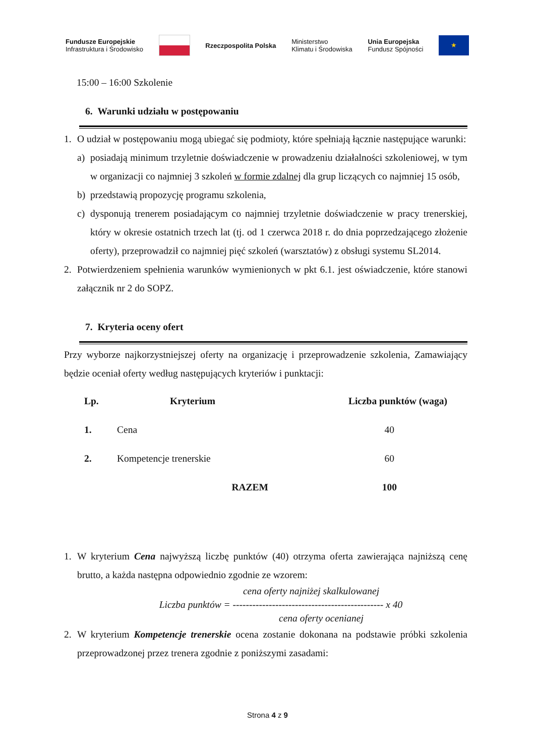Fundusze Europejskie
Infrastruktura i Środowisko
Rzeczpospolita Polska
Ministerstwo
Klimatu i Środowiska
Unia Europejska
Fundusz Spójności
★
15:00 – 16:00 Szkolenie
6. Warunki udziału w postępowaniu
1. O udział w postępowaniu mogą ubiegać się podmioty, które spełniają łącznie następujące warunki:
a) posiadają minimum trzyletnie doświadczenie w prowadzeniu działalności szkoleniowej, w tym w organizacji co najmniej 3 szkoleń w formie zdalnej dla grup liczących co najmniej 15 osób,
b) przedstawią propozycję programu szkolenia,
c) dysponują trenerem posiadającym co najmniej trzyletnie doświadczenie w pracy trenerskiej, który w okresie ostatnich trzech lat (tj. od 1 czerwca 2018 r. do dnia poprzedzającego złożenie oferty), przeprowadził co najmniej pięć szkoleń (warsztatów) z obsługi systemu SL2014.
2. Potwierdzeniem spełnienia warunków wymienionych w pkt 6.1. jest oświadczenie, które stanowi załącznik nr 2 do SOPZ.
7. Kryteria oceny ofert
Przy wyborze najkorzystniejszej oferty na organizację i przeprowadzenie szkolenia, Zamawiający będzie oceniał oferty według następujących kryteriów i punktacji:
| Lp. | Kryterium | Liczba punktów (waga) |
| --- | --- | --- |
| 1. | Cena | 40 |
| 2. | Kompetencje trenerskie | 60 |
| | RAZEM | 100 |
1. W kryterium Cena najwyższą liczbę punktów (40) otrzyma oferta zawierająca najniższą cenę brutto, a każda następna odpowiednio zgodnie ze wzorem:
cena oferty najniżej skalkulowanej
Liczba punktów = ---------------------------------------------- x 40
cena oferty ocenianej
2. W kryterium Kompetencje trenerskie ocena zostanie dokonana na podstawie próbki szkolenia przeprowadzonej przez trenera zgodnie z poniższymi zasadami:
Strona 4 z 9